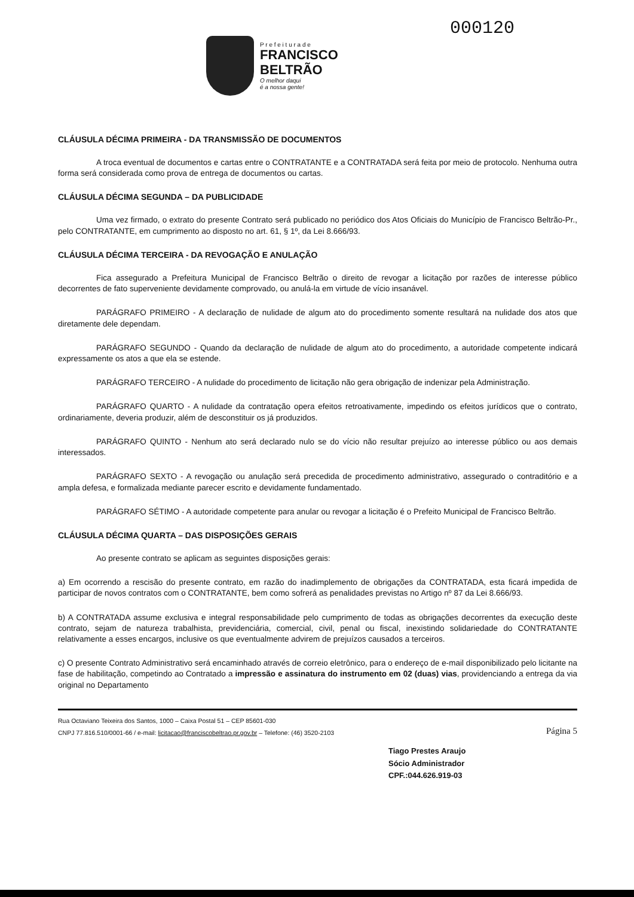000120
P r e f e i t u r a d e
FRANCISCO
BELTRÃO
O melhor daqui
é a nossa gente!
CLÁUSULA DÉCIMA PRIMEIRA - DA TRANSMISSÃO DE DOCUMENTOS
A troca eventual de documentos e cartas entre o CONTRATANTE e a CONTRATADA será feita por meio de protocolo. Nenhuma outra forma será considerada como prova de entrega de documentos ou cartas.
CLÁUSULA DÉCIMA SEGUNDA – DA PUBLICIDADE
Uma vez firmado, o extrato do presente Contrato será publicado no periódico dos Atos Oficiais do Município de Francisco Beltrão-Pr., pelo CONTRATANTE, em cumprimento ao disposto no art. 61, § 1º, da Lei 8.666/93.
CLÁUSULA DÉCIMA TERCEIRA - DA REVOGAÇÃO E ANULAÇÃO
Fica assegurado a Prefeitura Municipal de Francisco Beltrão o direito de revogar a licitação por razões de interesse público decorrentes de fato superveniente devidamente comprovado, ou anulá-la em virtude de vício insanável.
PARÁGRAFO PRIMEIRO - A declaração de nulidade de algum ato do procedimento somente resultará na nulidade dos atos que diretamente dele dependam.
PARÁGRAFO SEGUNDO - Quando da declaração de nulidade de algum ato do procedimento, a autoridade competente indicará expressamente os atos a que ela se estende.
PARÁGRAFO TERCEIRO - A nulidade do procedimento de licitação não gera obrigação de indenizar pela Administração.
PARÁGRAFO QUARTO - A nulidade da contratação opera efeitos retroativamente, impedindo os efeitos jurídicos que o contrato, ordinariamente, deveria produzir, além de desconstituir os já produzidos.
PARÁGRAFO QUINTO - Nenhum ato será declarado nulo se do vício não resultar prejuízo ao interesse público ou aos demais interessados.
PARÁGRAFO SEXTO - A revogação ou anulação será precedida de procedimento administrativo, assegurado o contraditório e a ampla defesa, e formalizada mediante parecer escrito e devidamente fundamentado.
PARÁGRAFO SÉTIMO - A autoridade competente para anular ou revogar a licitação é o Prefeito Municipal de Francisco Beltrão.
CLÁUSULA DÉCIMA QUARTA – DAS DISPOSIÇÕES GERAIS
Ao presente contrato se aplicam as seguintes disposições gerais:
a) Em ocorrendo a rescisão do presente contrato, em razão do inadimplemento de obrigações da CONTRATADA, esta ficará impedida de participar de novos contratos com o CONTRATANTE, bem como sofrerá as penalidades previstas no Artigo nº 87 da Lei 8.666/93.
b) A CONTRATADA assume exclusiva e integral responsabilidade pelo cumprimento de todas as obrigações decorrentes da execução deste contrato, sejam de natureza trabalhista, previdenciária, comercial, civil, penal ou fiscal, inexistindo solidariedade do CONTRATANTE relativamente a esses encargos, inclusive os que eventualmente advirem de prejuízos causados a terceiros.
c) O presente Contrato Administrativo será encaminhado através de correio eletrônico, para o endereço de e-mail disponibilizado pelo licitante na fase de habilitação, competindo ao Contratado a impressão e assinatura do instrumento em 02 (duas) vias, providenciando a entrega da via original no Departamento
Rua Octaviano Teixeira dos Santos, 1000 – Caixa Postal 51 – CEP 85601-030
CNPJ 77.816.510/0001-66 / e-mail: licitacao@franciscobeltrao.pr.gov.br – Telefone: (46) 3520-2103
Página 5
Tiago Prestes Araujo
Sócio Administrador
CPF.:044.626.919-03